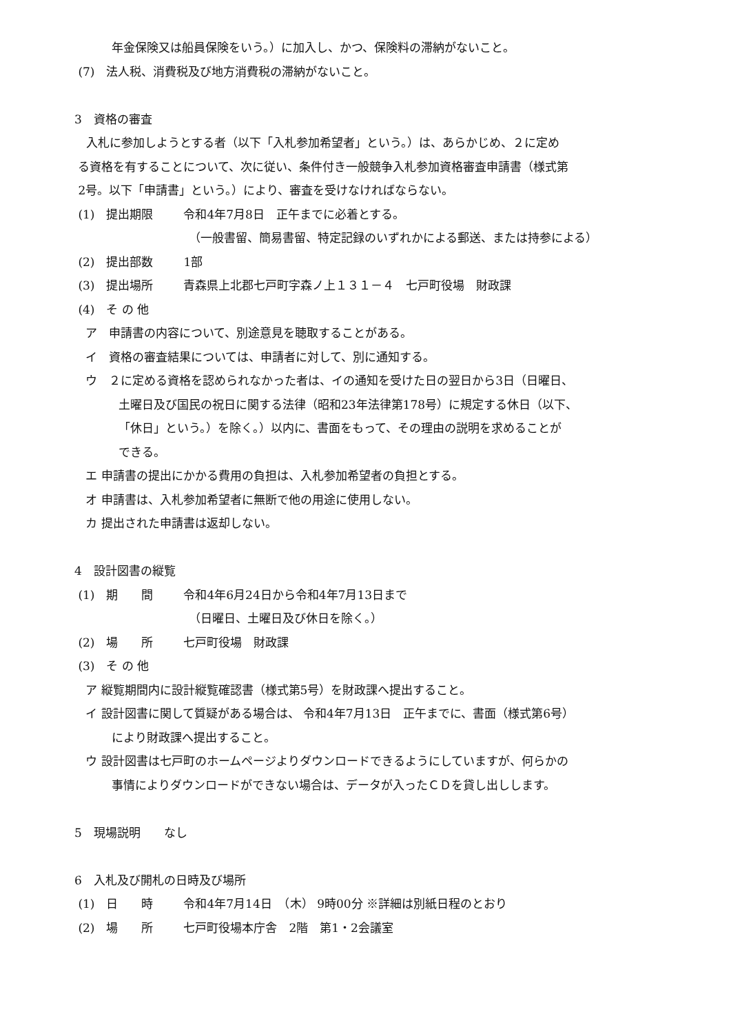年金保険又は船員保険をいう。）に加入し、かつ、保険料の滞納がないこと。
(7)　法人税、消費税及び地方消費税の滞納がないこと。
3　資格の審査
　入札に参加しようとする者（以下「入札参加希望者」という。）は、あらかじめ、２に定め
る資格を有することについて、次に従い、条件付き一般競争入札参加資格審査申請書（様式第
2号。以下「申請書」という。）により、審査を受けなければならない。
(1)　提出期限 令和4年7月8日　正午までに必着とする。
（一般書留、簡易書留、特定記録のいずれかによる郵送、または持参による）
(2)　提出部数 1部
(3)　提出場所 青森県上北郡七戸町字森ノ上１３１－４　七戸町役場　財政課
(4)　そ の 他
ア　申請書の内容について、別途意見を聴取することがある。
イ　資格の審査結果については、申請者に対して、別に通知する。
ウ　２に定める資格を認められなかった者は、イの通知を受けた日の翌日から3日（日曜日、
土曜日及び国民の祝日に関する法律（昭和23年法律第178号）に規定する休日（以下、
「休日」という。）を除く。）以内に、書面をもって、その理由の説明を求めることが
できる。
エ 申請書の提出にかかる費用の負担は、入札参加希望者の負担とする。
オ 申請書は、入札参加希望者に無断で他の用途に使用しない。
カ 提出された申請書は返却しない。
4　設計図書の縦覧
(1)　期　　間 令和4年6月24日から令和4年7月13日まで
（日曜日、土曜日及び休日を除く。）
(2)　場　　所 七戸町役場　財政課
(3)　そ の 他
ア 縦覧期間内に設計縦覧確認書（様式第5号）を財政課へ提出すること。
イ 設計図書に関して質疑がある場合は、 令和4年7月13日　正午までに、書面（様式第6号）
により財政課へ提出すること。
ウ 設計図書は七戸町のホームページよりダウンロードできるようにしていますが、何らかの
事情によりダウンロードができない場合は、データが入ったＣＤを貸し出しします。
5　現場説明　　なし
6　入札及び開札の日時及び場所
(1)　日　　時 令和4年7月14日　（木） 9時00分 ※詳細は別紙日程のとおり
(2)　場　　所 七戸町役場本庁舎　2階　第1・2会議室